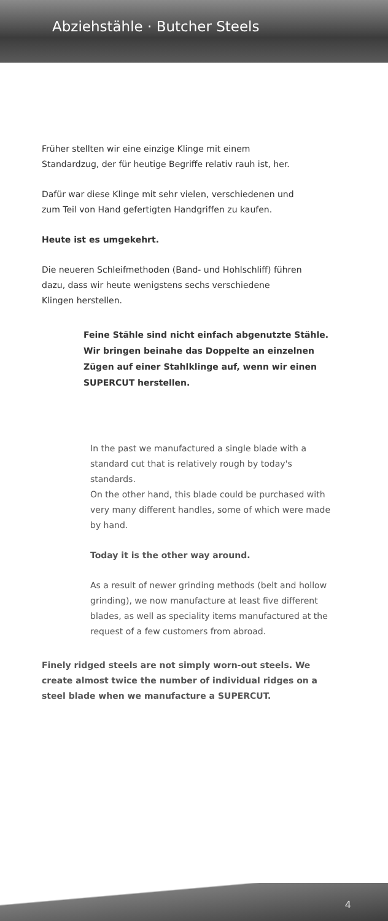Abziehstähle · Butcher Steels
Früher stellten wir eine einzige Klinge mit einem Standardzug, der für heutige Begriffe relativ rauh ist, her.
Dafür war diese Klinge mit sehr vielen, verschiedenen und zum Teil von Hand gefertigten Handgriffen zu kaufen.
Heute ist es umgekehrt.
Die neueren Schleifmethoden (Band- und Hohlschliff) führen dazu, dass wir heute wenigstens sechs verschiedene Klingen herstellen.
Feine Stähle sind nicht einfach abgenutzte Stähle. Wir bringen beinahe das Doppelte an einzelnen Zügen auf einer Stahlklinge auf, wenn wir einen SUPERCUT herstellen.
In the past we manufactured a single blade with a standard cut that is relatively rough by today's standards.
On the other hand, this blade could be purchased with very many different handles, some of which were made by hand.
Today it is the other way around.
As a result of newer grinding methods (belt and hollow grinding), we now manufacture at least five different blades, as well as speciality items manufactured at the request of a few customers from abroad.
Finely ridged steels are not simply worn-out steels. We create almost twice the number of individual ridges on a steel blade when we manufacture a SUPERCUT.
4